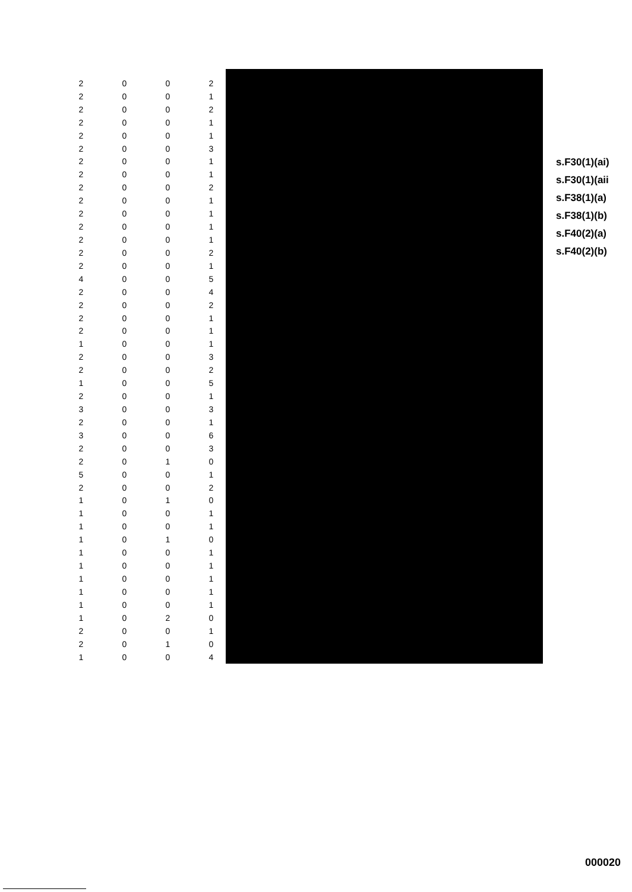| 2 | 0 | 0 | 2 |
| 2 | 0 | 0 | 1 |
| 2 | 0 | 0 | 2 |
| 2 | 0 | 0 | 1 |
| 2 | 0 | 0 | 1 |
| 2 | 0 | 0 | 3 |
| 2 | 0 | 0 | 1 |
| 2 | 0 | 0 | 1 |
| 2 | 0 | 0 | 2 |
| 2 | 0 | 0 | 1 |
| 2 | 0 | 0 | 1 |
| 2 | 0 | 0 | 1 |
| 2 | 0 | 0 | 1 |
| 2 | 0 | 0 | 2 |
| 2 | 0 | 0 | 1 |
| 4 | 0 | 0 | 5 |
| 2 | 0 | 0 | 4 |
| 2 | 0 | 0 | 2 |
| 2 | 0 | 0 | 1 |
| 2 | 0 | 0 | 1 |
| 1 | 0 | 0 | 1 |
| 2 | 0 | 0 | 3 |
| 2 | 0 | 0 | 2 |
| 1 | 0 | 0 | 5 |
| 2 | 0 | 0 | 1 |
| 3 | 0 | 0 | 3 |
| 2 | 0 | 0 | 1 |
| 3 | 0 | 0 | 6 |
| 2 | 0 | 0 | 3 |
| 2 | 0 | 1 | 0 |
| 5 | 0 | 0 | 1 |
| 2 | 0 | 0 | 2 |
| 1 | 0 | 1 | 0 |
| 1 | 0 | 0 | 1 |
| 1 | 0 | 0 | 1 |
| 1 | 0 | 1 | 0 |
| 1 | 0 | 0 | 1 |
| 1 | 0 | 0 | 1 |
| 1 | 0 | 0 | 1 |
| 1 | 0 | 0 | 1 |
| 1 | 0 | 0 | 1 |
| 1 | 0 | 2 | 0 |
| 2 | 0 | 0 | 1 |
| 2 | 0 | 1 | 0 |
| 1 | 0 | 0 | 4 |
s.F30(1)(ai)
s.F30(1)(aii
s.F38(1)(a)
s.F38(1)(b)
s.F40(2)(a)
s.F40(2)(b)
000020